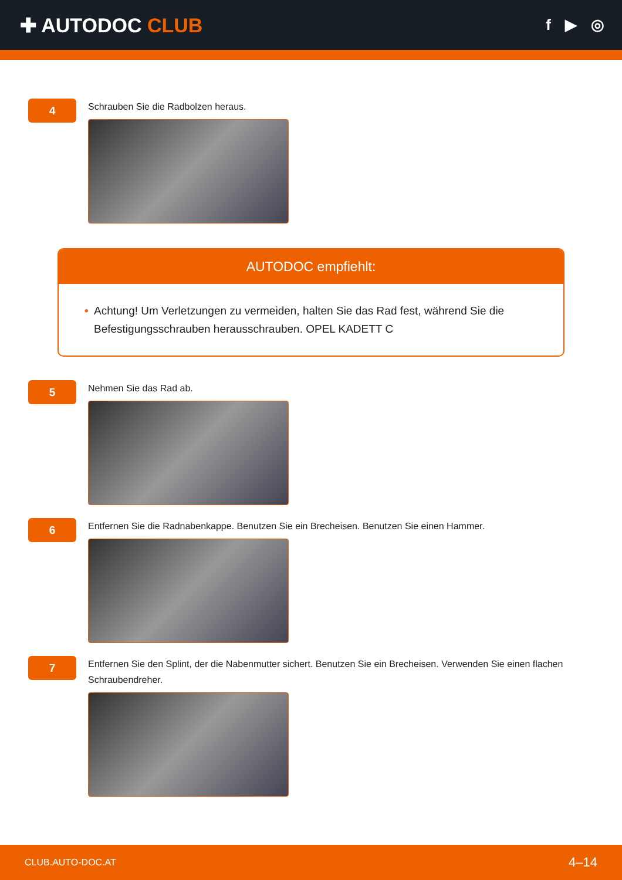✚ AUTODOC CLUB
f ▶ ◎
4
Schrauben Sie die Radbolzen heraus.
AUTODOC empfiehlt:
• Achtung! Um Verletzungen zu vermeiden, halten Sie das Rad fest, während Sie die Befestigungsschrauben herausschrauben. OPEL KADETT C
5
Nehmen Sie das Rad ab.
6
Entfernen Sie die Radnabenkappe. Benutzen Sie ein Brecheisen. Benutzen Sie einen Hammer.
7
Entfernen Sie den Splint, der die Nabenmutter sichert. Benutzen Sie ein Brecheisen. Verwenden Sie einen flachen Schraubendreher.
CLUB.AUTO-DOC.AT 4–14